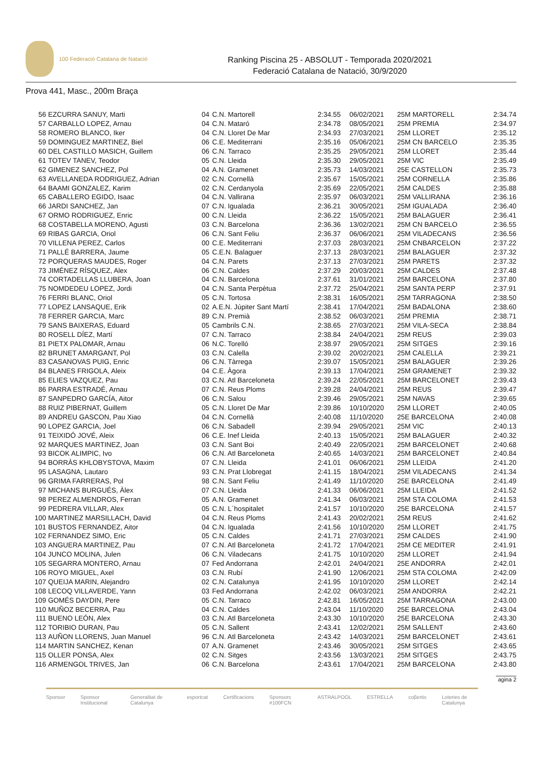100 Federació Catalana de Natació
Ranking Piscina 25 - ABSOLUT - Temporada 2020/2021
Federació Catalana de Natació, 30/9/2020
Prova 441, Masc., 200m Braça
| 56 | EZCURRA SANUY, Marti | 04 | C.N. Martorell | 2:34.55 | 06/02/2021 | 25M MARTORELL | 2:34.74 |
| 57 | CARBALLO LOPEZ, Arnau | 04 | C.N. Mataró | 2:34.78 | 08/05/2021 | 25M PREMIA | 2:34.97 |
| 58 | ROMERO BLANCO, Iker | 04 | C.N. Lloret De Mar | 2:34.93 | 27/03/2021 | 25M LLORET | 2:35.12 |
| 59 | DOMINGUEZ MARTINEZ, Biel | 06 | C.E. Mediterrani | 2:35.16 | 05/06/2021 | 25M CN BARCELO | 2:35.35 |
| 60 | DEL CASTILLO MASICH, Guillem | 06 | C.N. Tarraco | 2:35.25 | 29/05/2021 | 25M LLORET | 2:35.44 |
| 61 | TOTEV TANEV, Teodor | 05 | C.N. Lleida | 2:35.30 | 29/05/2021 | 25M VIC | 2:35.49 |
| 62 | GIMENEZ SANCHEZ, Pol | 04 | A.N. Gramenet | 2:35.73 | 14/03/2021 | 25E CASTELLON | 2:35.73 |
| 63 | AVELLANEDA RODRIGUEZ, Adrian | 02 | C.N. Cornellà | 2:35.67 | 15/05/2021 | 25M CORNELLA | 2:35.86 |
| 64 | BAAMI GONZALEZ, Karim | 02 | C.N. Cerdanyola | 2:35.69 | 22/05/2021 | 25M CALDES | 2:35.88 |
| 65 | CABALLERO EGIDO, Isaac | 04 | C.N. Vallirana | 2:35.97 | 06/03/2021 | 25M VALLIRANA | 2:36.16 |
| 66 | JARDI SANCHEZ, Jan | 07 | C.N. Igualada | 2:36.21 | 30/05/2021 | 25M IGUALADA | 2:36.40 |
| 67 | ORMO RODRIGUEZ, Enric | 00 | C.N. Lleida | 2:36.22 | 15/05/2021 | 25M BALAGUER | 2:36.41 |
| 68 | COSTABELLA MORENO, Agusti | 03 | C.N. Barcelona | 2:36.36 | 13/02/2021 | 25M CN BARCELO | 2:36.55 |
| 69 | RIBAS GARCIA, Oriol | 06 | C.N. Sant Feliu | 2:36.37 | 06/06/2021 | 25M VILADECANS | 2:36.56 |
| 70 | VILLENA PEREZ, Carlos | 00 | C.E. Mediterrani | 2:37.03 | 28/03/2021 | 25M CNBARCELON | 2:37.22 |
| 71 | PALLÉ BARRERA, Jaume | 05 | C.E.N. Balaguer | 2:37.13 | 28/03/2021 | 25M BALAGUER | 2:37.32 |
| 72 | PORQUERAS MAUDES, Roger | 04 | C.N. Parets | 2:37.13 | 27/03/2021 | 25M PARETS | 2:37.32 |
| 73 | JIMÉNEZ RÍSQUEZ, Alex | 06 | C.N. Caldes | 2:37.29 | 20/03/2021 | 25M CALDES | 2:37.48 |
| 74 | CORTADELLAS LLUBERA, Joan | 04 | C.N. Barcelona | 2:37.61 | 31/01/2021 | 25M BARCELONA | 2:37.80 |
| 75 | NOMDEDEU LOPEZ, Jordi | 04 | C.N. Santa Perpètua | 2:37.72 | 25/04/2021 | 25M SANTA PERP | 2:37.91 |
| 76 | FERRI BLANC, Oriol | 05 | C.N. Tortosa | 2:38.31 | 16/05/2021 | 25M TARRAGONA | 2:38.50 |
| 77 | LOPEZ LANSAQUE, Erik | 02 | A.E.N. Júpiter Sant Martí | 2:38.41 | 17/04/2021 | 25M BADALONA | 2:38.60 |
| 78 | FERRER GARCIA, Marc | 89 | C.N. Premià | 2:38.52 | 06/03/2021 | 25M PREMIA | 2:38.71 |
| 79 | SANS BAIXERAS, Eduard | 05 | Cambrils C.N. | 2:38.65 | 27/03/2021 | 25M VILA-SECA | 2:38.84 |
| 80 | ROSELL DÍEZ, Martí | 07 | C.N. Tarraco | 2:38.84 | 24/04/2021 | 25M REUS | 2:39.03 |
| 81 | PIETX PALOMAR, Arnau | 06 | N.C. Torelló | 2:38.97 | 29/05/2021 | 25M SITGES | 2:39.16 |
| 82 | BRUNET AMARGANT, Pol | 03 | C.N. Calella | 2:39.02 | 20/02/2021 | 25M CALELLA | 2:39.21 |
| 83 | CASANOVAS PUIG, Enric | 06 | C.N. Tàrrega | 2:39.07 | 15/05/2021 | 25M BALAGUER | 2:39.26 |
| 84 | BLANES FRIGOLA, Aleix | 04 | C.E. Àgora | 2:39.13 | 17/04/2021 | 25M GRAMENET | 2:39.32 |
| 85 | ELIES VAZQUEZ, Pau | 03 | C.N. Atl Barceloneta | 2:39.24 | 22/05/2021 | 25M BARCELONET | 2:39.43 |
| 86 | PARRA ESTRADÉ, Arnau | 07 | C.N. Reus Ploms | 2:39.28 | 24/04/2021 | 25M REUS | 2:39.47 |
| 87 | SANPEDRO GARCÍA, Aitor | 06 | C.N. Salou | 2:39.46 | 29/05/2021 | 25M NAVAS | 2:39.65 |
| 88 | RUIZ PIBERNAT, Guillem | 05 | C.N. Lloret De Mar | 2:39.86 | 10/10/2020 | 25M LLORET | 2:40.05 |
| 89 | ANDREU GASCON, Pau Xiao | 04 | C.N. Cornellà | 2:40.08 | 11/10/2020 | 25E BARCELONA | 2:40.08 |
| 90 | LOPEZ GARCIA, Joel | 06 | C.N. Sabadell | 2:39.94 | 29/05/2021 | 25M VIC | 2:40.13 |
| 91 | TEIXIDÓ JOVÉ, Aleix | 06 | C.E. Inef Lleida | 2:40.13 | 15/05/2021 | 25M BALAGUER | 2:40.32 |
| 92 | MARQUES MARTINEZ, Joan | 03 | C.N. Sant Boi | 2:40.49 | 22/05/2021 | 25M BARCELONET | 2:40.68 |
| 93 | BICOK ALIMPIC, Ivo | 06 | C.N. Atl Barceloneta | 2:40.65 | 14/03/2021 | 25M BARCELONET | 2:40.84 |
| 94 | BORRÀS KHLOBYSTOVA, Maxim | 07 | C.N. Lleida | 2:41.01 | 06/06/2021 | 25M LLEIDA | 2:41.20 |
| 95 | LASAGNA, Lautaro | 93 | C.N. Prat Llobregat | 2:41.15 | 18/04/2021 | 25M VILADECANS | 2:41.34 |
| 96 | GRIMA FARRERAS, Pol | 98 | C.N. Sant Feliu | 2:41.49 | 11/10/2020 | 25E BARCELONA | 2:41.49 |
| 97 | MICHANS BURGUÉS, Àlex | 07 | C.N. Lleida | 2:41.33 | 06/06/2021 | 25M LLEIDA | 2:41.52 |
| 98 | PEREZ ALMENDROS, Ferran | 05 | A.N. Gramenet | 2:41.34 | 06/03/2021 | 25M STA COLOMA | 2:41.53 |
| 99 | PEDRERA VILLAR, Alex | 05 | C.N. L´hospitalet | 2:41.57 | 10/10/2020 | 25E BARCELONA | 2:41.57 |
| 100 | MARTINEZ MARSILLACH, David | 04 | C.N. Reus Ploms | 2:41.43 | 20/02/2021 | 25M REUS | 2:41.62 |
| 101 | BUSTOS FERNANDEZ, Aitor | 04 | C.N. Igualada | 2:41.56 | 10/10/2020 | 25M LLORET | 2:41.75 |
| 102 | FERNANDEZ SIMO, Eric | 05 | C.N. Caldes | 2:41.71 | 27/03/2021 | 25M CALDES | 2:41.90 |
| 103 | ANGUERA MARTINEZ, Pau | 07 | C.N. Atl Barceloneta | 2:41.72 | 17/04/2021 | 25M CE MEDITER | 2:41.91 |
| 104 | JUNCO MOLINA, Julen | 06 | C.N. Viladecans | 2:41.75 | 10/10/2020 | 25M LLORET | 2:41.94 |
| 105 | SEGARRA MONTERO, Arnau | 07 | Fed Andorrana | 2:42.01 | 24/04/2021 | 25E ANDORRA | 2:42.01 |
| 106 | ROYO MIGUEL, Axel | 03 | C.N. Rubí | 2:41.90 | 12/06/2021 | 25M STA COLOMA | 2:42.09 |
| 107 | QUEIJA MARIN, Alejandro | 02 | C.N. Catalunya | 2:41.95 | 10/10/2020 | 25M LLORET | 2:42.14 |
| 108 | LECOQ VILLAVERDE, Yann | 03 | Fed Andorrana | 2:42.02 | 06/03/2021 | 25M ANDORRA | 2:42.21 |
| 109 | GOMÉS DAYDIN, Pere | 05 | C.N. Tarraco | 2:42.81 | 16/05/2021 | 25M TARRAGONA | 2:43.00 |
| 110 | MUÑOZ BECERRA, Pau | 04 | C.N. Caldes | 2:43.04 | 11/10/2020 | 25E BARCELONA | 2:43.04 |
| 111 | BUENO LEÓN, Alex | 03 | C.N. Atl Barceloneta | 2:43.30 | 10/10/2020 | 25E BARCELONA | 2:43.30 |
| 112 | TORIBIO DURAN, Pau | 05 | C.N. Sallent | 2:43.41 | 12/02/2021 | 25M SALLENT | 2:43.60 |
| 113 | AUÑON LLORENS, Juan Manuel | 96 | C.N. Atl Barceloneta | 2:43.42 | 14/03/2021 | 25M BARCELONET | 2:43.61 |
| 114 | MARTIN SANCHEZ, Kenan | 07 | A.N. Gramenet | 2:43.46 | 30/05/2021 | 25M SITGES | 2:43.65 |
| 115 | OLLER PONSA, Alex | 02 | C.N. Sitges | 2:43.56 | 13/03/2021 | 25M SITGES | 2:43.75 |
| 116 | ARMENGOL TRIVES, Jan | 06 | C.N. Barcelona | 2:43.61 | 17/04/2021 | 25M BARCELONA | 2:43.80 |
agina 2
Sponsor Sponsor Institucional Generalitat de Catalunya esportcat Certificacions Sponsors #100FCN ASTRALPOOL ESTRELLA coβertis Loteries de Catalunya